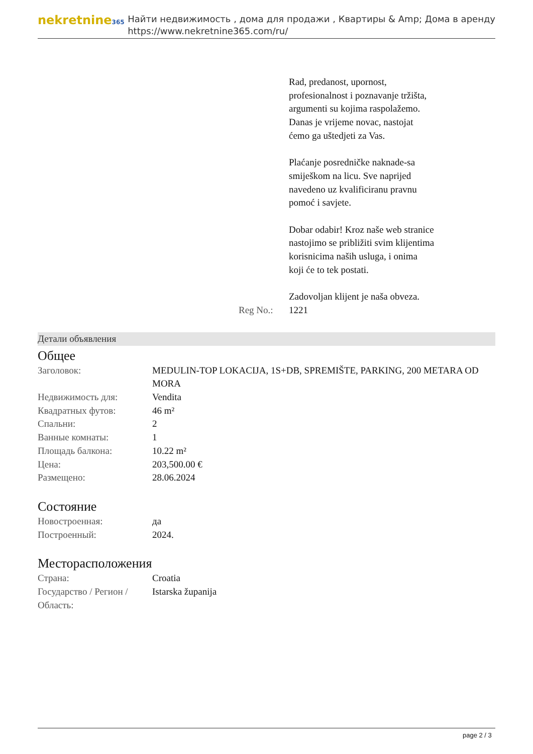nekretnine365
Найти недвижимость , дома для продажи , Квартиры & Amp; Дома в аренду
https://www.nekretnine365.com/ru/
Rad, predanost, upornost, profesionalnost i poznavanje tržišta, argumenti su kojima raspolažemo.
Danas je vrijeme novac, nastojat ćemo ga uštedjeti za Vas.
Plaćanje posredničke naknade-sa smiješkom na licu. Sve naprijed navedeno uz kvalificiranu pravnu pomoć i savjete.
Dobar odabir! Kroz naše web stranice nastojimo se približiti svim klijentima korisnicima naših usluga, i onima koji će to tek postati.
Zadovoljan klijent je naša obveza.
Reg No.: 1221
Детали объявления
Общее
| Заголовок: | MEDULIN-TOP LOKACIJA, 1S+DB, SPREMIŠTE, PARKING, 200 METARA OD MORA |
| Недвижимость для: | Vendita |
| Квадратных футов: | 46 m² |
| Спальни: | 2 |
| Ванные комнаты: | 1 |
| Площадь балкона: | 10.22 m² |
| Цена: | 203,500.00 € |
| Размещено: | 28.06.2024 |
Состояние
| Новостроенная: | да |
| Построенный: | 2024. |
Месторасположения
| Страна: | Croatia |
| Государство / Регион / Область: | Istarska županija |
page 2 / 3